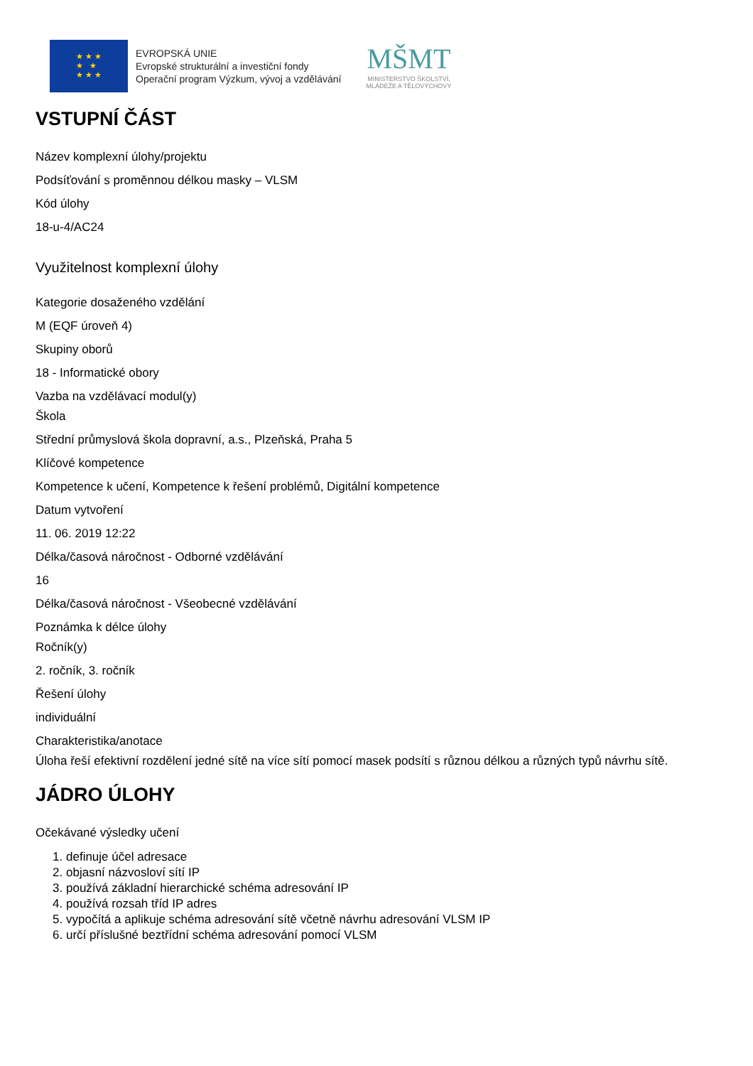★ ★ ★
★ ★
★ ★ ★
EVROPSKÁ UNIE
Evropské strukturální a investiční fondy
Operační program Výzkum, vývoj a vzdělávání
MŠMT
MINISTERSTVO ŠKOLSTVÍ,
MLÁDEŽE A TĚLOVÝCHOVY
VSTUPNÍ ČÁST
Název komplexní úlohy/projektu
Podsíťování s proměnnou délkou masky – VLSM
Kód úlohy
18-u-4/AC24
Využitelnost komplexní úlohy
Kategorie dosaženého vzdělání
M (EQF úroveň 4)
Skupiny oborů
18 - Informatické obory
Vazba na vzdělávací modul(y)
Škola
Střední průmyslová škola dopravní, a.s., Plzeňská, Praha 5
Klíčové kompetence
Kompetence k učení, Kompetence k řešení problémů, Digitální kompetence
Datum vytvoření
11. 06. 2019 12:22
Délka/časová náročnost - Odborné vzdělávání
16
Délka/časová náročnost - Všeobecné vzdělávání
Poznámka k délce úlohy
Ročník(y)
2. ročník, 3. ročník
Řešení úlohy
individuální
Charakteristika/anotace
Úloha řeší efektivní rozdělení jedné sítě na více sítí pomocí masek podsítí s různou délkou a různých typů návrhu sítě.
JÁDRO ÚLOHY
Očekávané výsledky učení
1. definuje účel adresace
2. objasní názvosloví sítí IP
3. používá základní hierarchické schéma adresování IP
4. používá rozsah tříd IP adres
5. vypočítá a aplikuje schéma adresování sítě včetně návrhu adresování VLSM IP
6. určí příslušné beztřídní schéma adresování pomocí VLSM